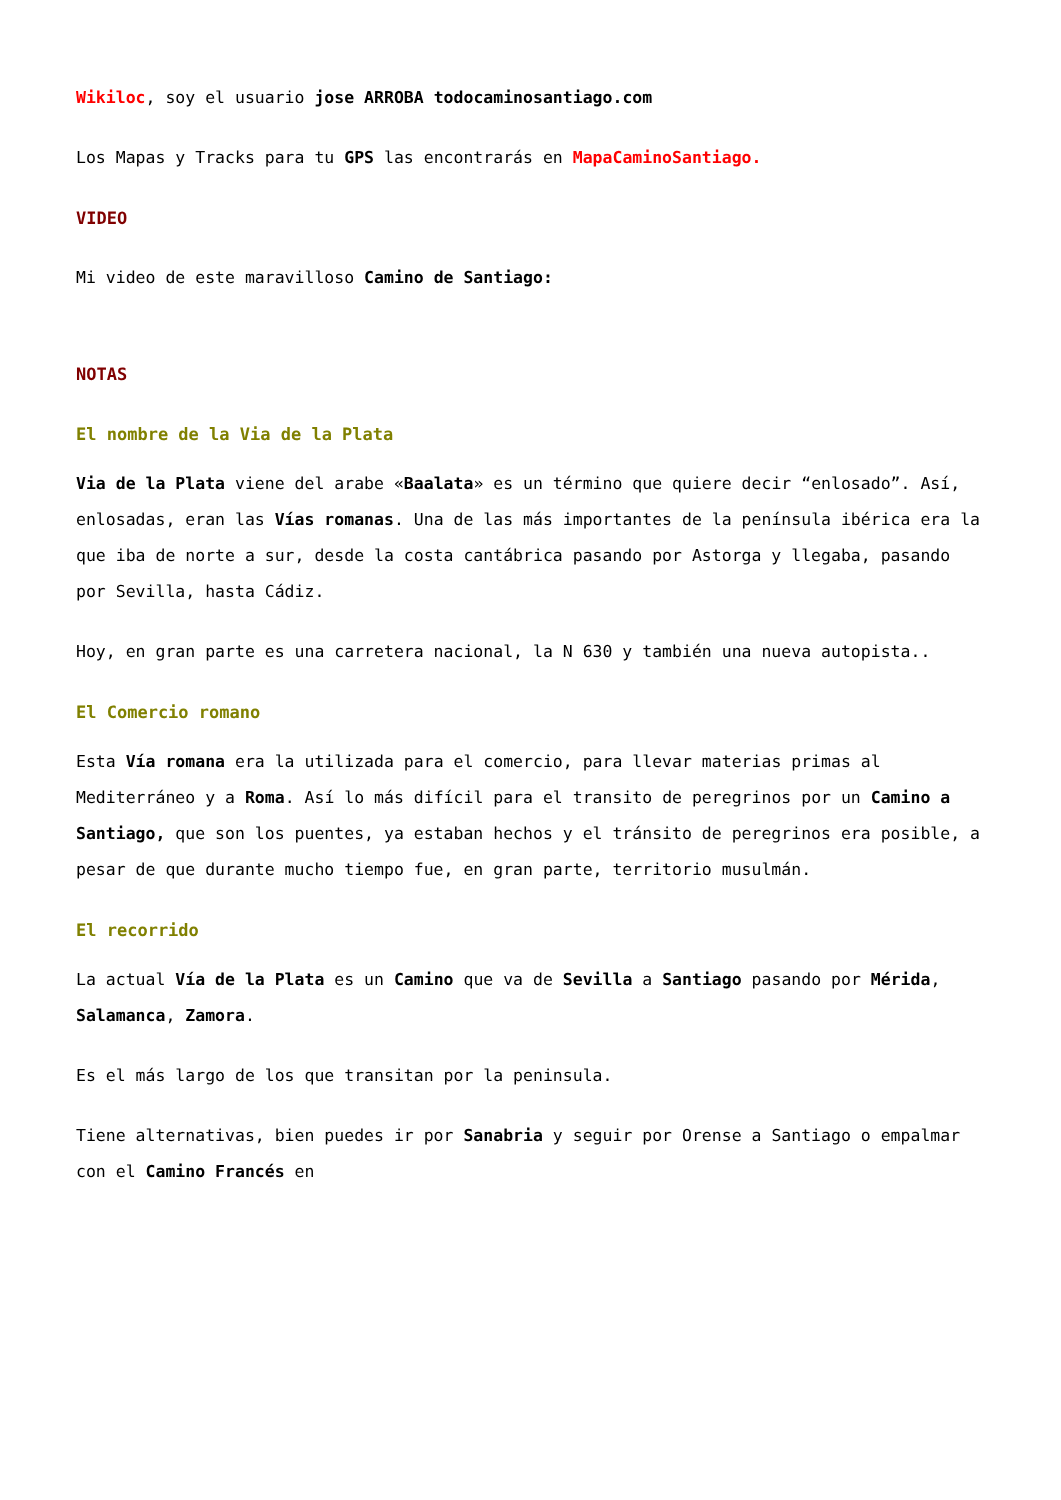Wikiloc, soy el usuario jose ARROBA todocaminosantiago.com
Los Mapas y Tracks para tu GPS las encontrarás en MapaCaminoSantiago.
VIDEO
Mi video de este maravilloso Camino de Santiago:
NOTAS
El nombre de la Via de la Plata
Via de la Plata viene del arabe «Baalata» es un término que quiere decir “enlosado”. Así, enlosadas, eran las Vías romanas. Una de las más importantes de la península ibérica era la que iba de norte a sur, desde la costa cantábrica pasando por Astorga y llegaba, pasando por Sevilla, hasta Cádiz.
Hoy, en gran parte es una carretera nacional, la N 630 y también una nueva autopista..
El Comercio romano
Esta Vía romana era la utilizada para el comercio, para llevar materias primas al Mediterráneo y a Roma. Así lo más difícil para el transito de peregrinos por un Camino a Santiago, que son los puentes, ya estaban hechos y el tránsito de peregrinos era posible, a pesar de que durante mucho tiempo fue, en gran parte, territorio musulmán.
El recorrido
La actual Vía de la Plata es un Camino que va de Sevilla a Santiago pasando por Mérida, Salamanca, Zamora.
Es el más largo de los que transitan por la peninsula.
Tiene alternativas, bien puedes ir por Sanabria y seguir por Orense a Santiago o empalmar con el Camino Francés en